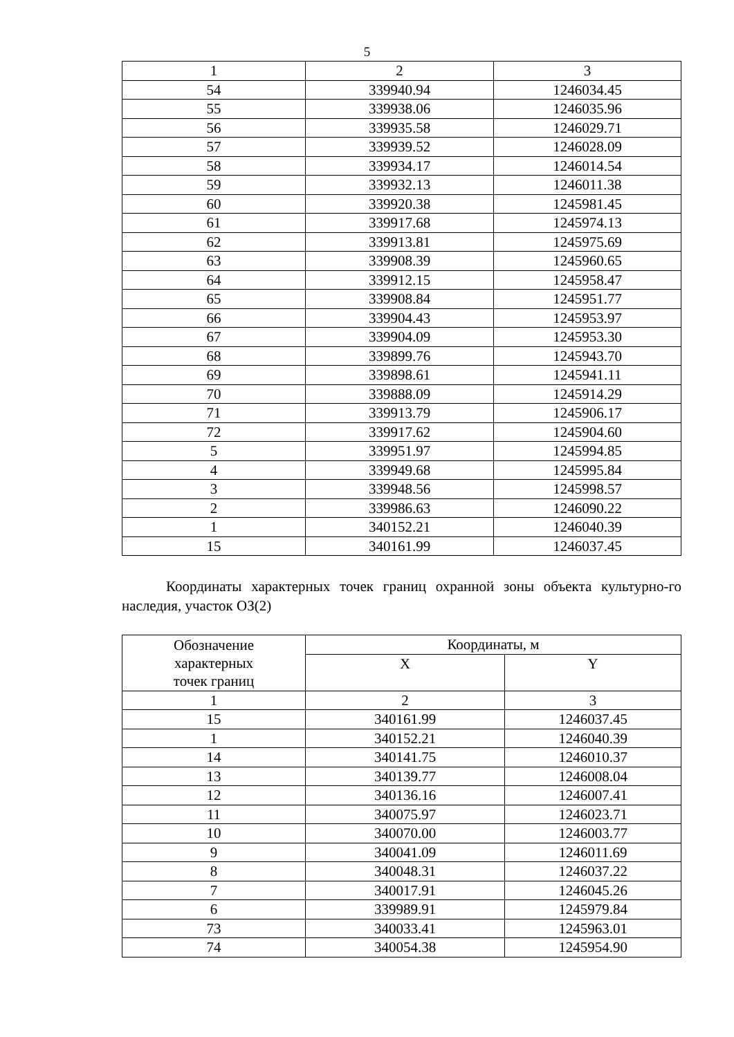5
| 1 | 2 | 3 |
| 54 | 339940.94 | 1246034.45 |
| 55 | 339938.06 | 1246035.96 |
| 56 | 339935.58 | 1246029.71 |
| 57 | 339939.52 | 1246028.09 |
| 58 | 339934.17 | 1246014.54 |
| 59 | 339932.13 | 1246011.38 |
| 60 | 339920.38 | 1245981.45 |
| 61 | 339917.68 | 1245974.13 |
| 62 | 339913.81 | 1245975.69 |
| 63 | 339908.39 | 1245960.65 |
| 64 | 339912.15 | 1245958.47 |
| 65 | 339908.84 | 1245951.77 |
| 66 | 339904.43 | 1245953.97 |
| 67 | 339904.09 | 1245953.30 |
| 68 | 339899.76 | 1245943.70 |
| 69 | 339898.61 | 1245941.11 |
| 70 | 339888.09 | 1245914.29 |
| 71 | 339913.79 | 1245906.17 |
| 72 | 339917.62 | 1245904.60 |
| 5 | 339951.97 | 1245994.85 |
| 4 | 339949.68 | 1245995.84 |
| 3 | 339948.56 | 1245998.57 |
| 2 | 339986.63 | 1246090.22 |
| 1 | 340152.21 | 1246040.39 |
| 15 | 340161.99 | 1246037.45 |
Координаты характерных точек границ охранной зоны объекта культурно-го наследия, участок ОЗ(2)
| Обозначение характерных точек границ | Координаты, м | |
| --- | --- | --- |
| | X | Y |
| 1 | 2 | 3 |
| 15 | 340161.99 | 1246037.45 |
| 1 | 340152.21 | 1246040.39 |
| 14 | 340141.75 | 1246010.37 |
| 13 | 340139.77 | 1246008.04 |
| 12 | 340136.16 | 1246007.41 |
| 11 | 340075.97 | 1246023.71 |
| 10 | 340070.00 | 1246003.77 |
| 9 | 340041.09 | 1246011.69 |
| 8 | 340048.31 | 1246037.22 |
| 7 | 340017.91 | 1246045.26 |
| 6 | 339989.91 | 1245979.84 |
| 73 | 340033.41 | 1245963.01 |
| 74 | 340054.38 | 1245954.90 |